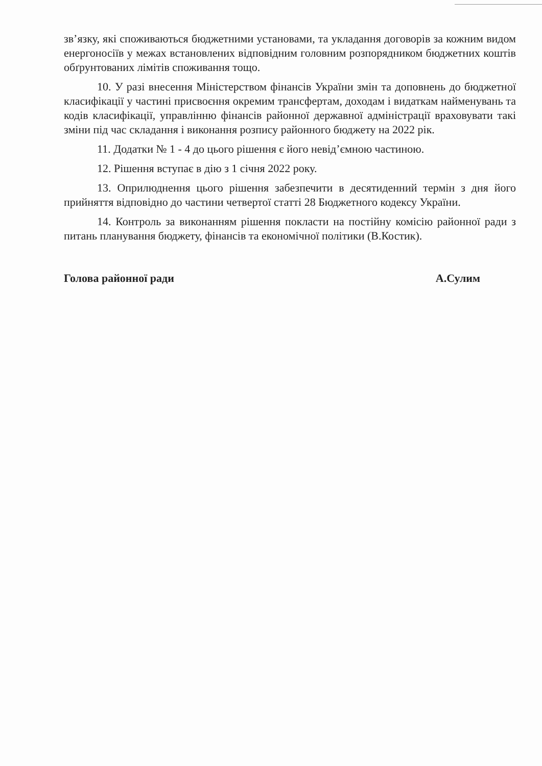зв’язку, які споживаються бюджетними установами, та укладання договорів за кожним видом енергоносіїв у межах встановлених відповідним головним розпорядником бюджетних коштів обґрунтованих лімітів споживання тощо.
10. У разі внесення Міністерством фінансів України змін та доповнень до бюджетної класифікації у частині присвоєння окремим трансфертам, доходам і видаткам найменувань та кодів класифікації, управлінню фінансів районної державної адміністрації враховувати такі зміни під час складання і виконання розпису районного бюджету на 2022 рік.
11. Додатки № 1 - 4 до цього рішення є його невід’ємною частиною.
12. Рішення вступає в дію з 1 січня 2022 року.
13. Оприлюднення цього рішення забезпечити в десятиденний термін з дня його прийняття відповідно до частини четвертої статті 28 Бюджетного кодексу України.
14. Контроль за виконанням рішення покласти на постійну комісію районної ради з питань планування бюджету, фінансів та економічної політики (В.Костик).
Голова районної ради А.Сулим